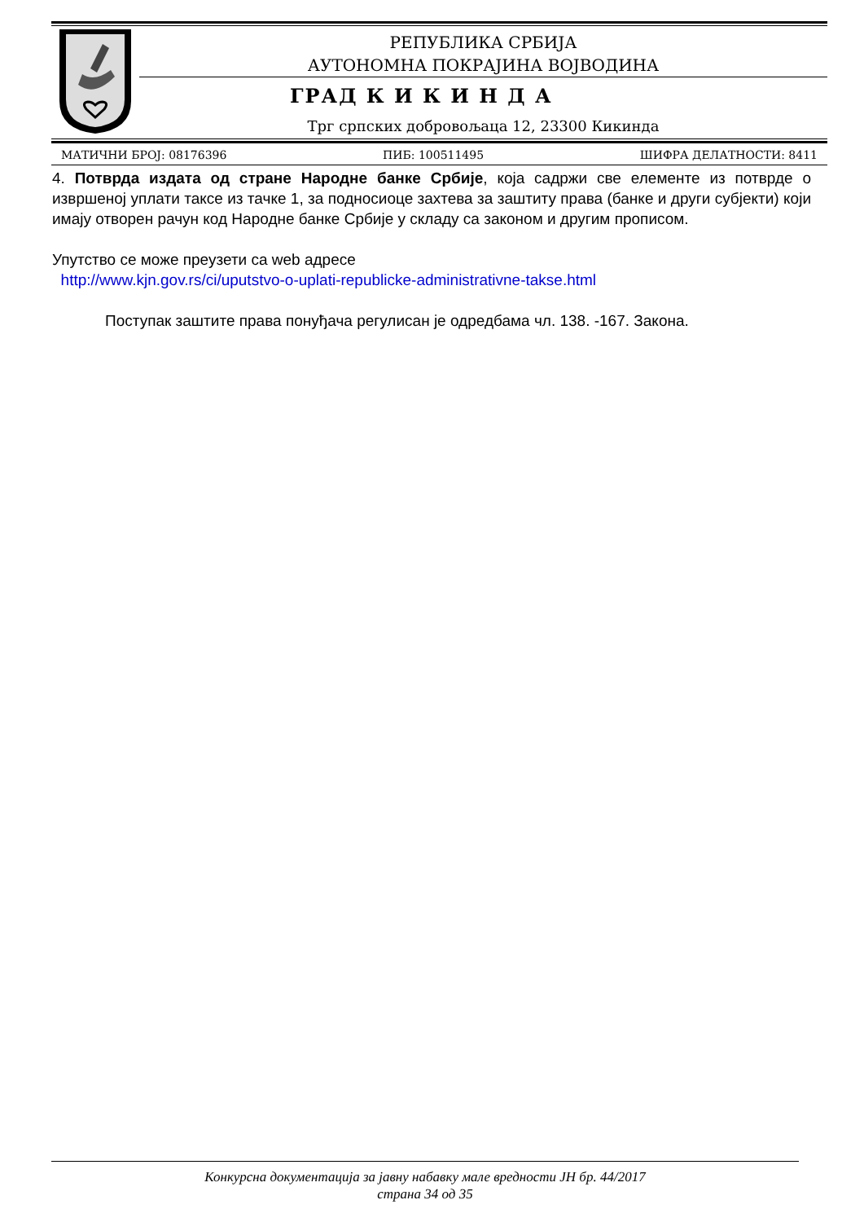РЕПУБЛИКА СРБИЈА
АУТОНОМНА ПОКРАЈИНА ВОЈВОДИНА
ГРАД К И К И Н Д А
Трг српских добровољаца 12, 23300 Кикинда
МАТИЧНИ БРОЈ: 08176396 ПИБ: 100511495 ШИФРА ДЕЛАТНОСТИ: 8411
4. Потврда издата од стране Народне банке Србије, која садржи све елементе из потврде о извршеној уплати таксе из тачке 1, за подносиоце захтева за заштиту права (банке и други субјекти) који имају отворен рачун код Народне банке Србије у складу са законом и другим прописом.
Упутство се може преузети са web адресе
http://www.kjn.gov.rs/ci/uputstvo-o-uplati-republicke-administrativne-takse.html
Поступак заштите права понуђача регулисан је одредбама чл. 138. -167. Закона.
Конкурсна документација за јавну набавку мале вредности ЈН бр. 44/2017
страна 34 од 35